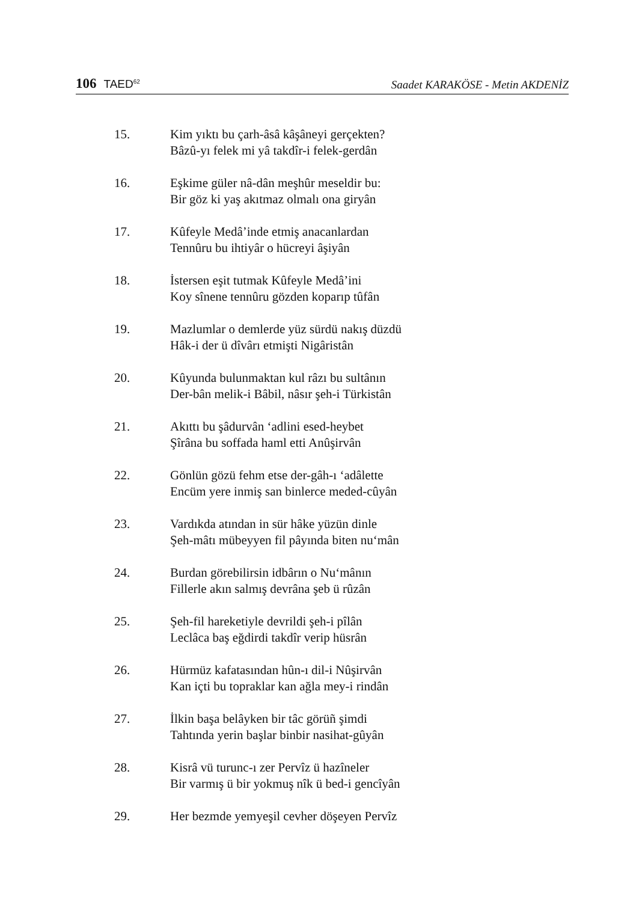106 TAED<sup>62</sup>
Saadet KARAKÖSE - Metin AKDENİZ
15. Kim yıktı bu çarh-âsâ kâşâneyi gerçekten?
Bâzû-yı felek mi yâ takdîr-i felek-gerdân
16. Eşkime güler nâ-dân meşhûr meseldir bu:
Bir göz ki yaş akıtmaz olmalı ona giryân
17. Kûfeyle Medâ’inde etmiş anacanlardan
Tennûru bu ihtiyâr o hücreyi âşiyân
18. İstersen eşit tutmak Kûfeyle Medâ’ini
Koy sînene tennûru gözden koparıp tûfân
19. Mazlumlar o demlerde yüz sürdü nakış düzdü
Hâk-i der ü dîvârı etmişti Nigâristân
20. Kûyunda bulunmaktan kul râzı bu sultânın
Der-bân melik-i Bâbil, nâsır şeh-i Türkistân
21. Akıttı bu şâdurvân ‘adlini esed-heybet
Şîrâna bu soffada haml etti Anûşirvân
22. Gönlün gözü fehm etse der-gâh-ı ‘adâlette
Encüm yere inmiş san binlerce meded-cûyân
23. Vardıkda atından in sür hâke yüzün dinle
Şeh-mâtı mübeyyen fil pâyında biten nu‘mân
24. Burdan görebilirsin idbârın o Nu‘mânın
Fillerle akın salmış devrâna şeb ü rûzân
25. Şeh-fil hareketiyle devrildi şeh-i pîlân
Leclâca baş eğdirdi takdîr verip hüsrân
26. Hürmüz kafatasından hûn-ı dil-i Nûşirvân
Kan içti bu topraklar kan ağla mey-i rindân
27. İlkin başa belâyken bir tâc görüñ şimdi
Tahtında yerin başlar binbir nasihat-gûyân
28. Kisrâ vü turunc-ı zer Pervîz ü hazîneler
Bir varmış ü bir yokmuş nîk ü bed-i gencîyân
29. Her bezmde yemyeşil cevher döşeyen Pervîz